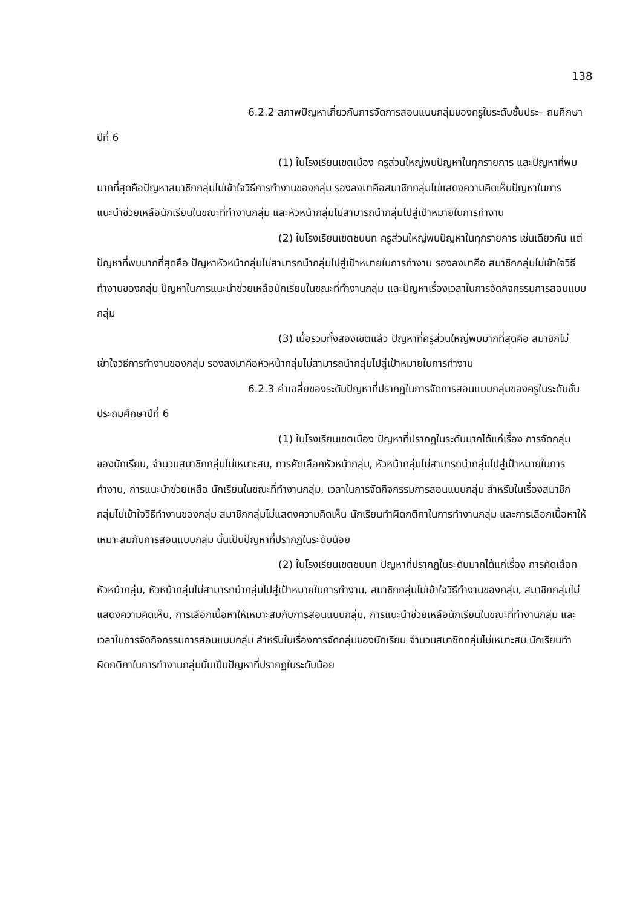138
6.2.2 สภาพปัญหาเกี่ยวกับการจัดการสอนแบบกลุ่มของครูในระดับชั้นประ– ถมศึกษาปีที่ 6
(1) ในโรงเรียนเขตเมือง ครูส่วนใหญ่พบปัญหาในทุกรายการ และปัญหาที่พบมากที่สุดคือปัญหาสมาชิกกลุ่มไม่เข้าใจวิธีการทำงานของกลุ่ม รองลงมาคือสมาชิกกลุ่มไม่แสดงความคิดเห็นปัญหาในการแนะนำช่วยเหลือนักเรียนในขณะที่ทำงานกลุ่ม และหัวหน้ากลุ่มไม่สามารถนำกลุ่มไปสู่เป้าหมายในการทำงาน
(2) ในโรงเรียนเขตชนบท ครูส่วนใหญ่พบปัญหาในทุกรายการ เช่นเดียวกัน แต่ปัญหาที่พบมากที่สุดคือ ปัญหาหัวหน้ากลุ่มไม่สามารถนำกลุ่มไปสู่เป้าหมายในการทำงาน รองลงมาคือ สมาชิกกลุ่มไม่เข้าใจวิธีทำงานของกลุ่ม ปัญหาในการแนะนำช่วยเหลือนักเรียนในขณะที่ทำงานกลุ่ม และปัญหาเรื่องเวลาในการจัดกิจกรรมการสอนแบบกลุ่ม
(3) เมื่อรวมทั้งสองเขตแล้ว ปัญหาที่ครูส่วนใหญ่พบมากที่สุดคือ สมาชิกไม่เข้าใจวิธีการทำงานของกลุ่ม รองลงมาคือหัวหน้ากลุ่มไม่สามารถนำกลุ่มไปสู่เป้าหมายในการทำงาน
6.2.3 ค่าเฉลี่ยของระดับปัญหาที่ปรากฏในการจัดการสอนแบบกลุ่มของครูในระดับชั้นประถมศึกษาปีที่ 6
(1) ในโรงเรียนเขตเมือง ปัญหาที่ปรากฏในระดับมากได้แก่เรื่อง การจัดกลุ่มของนักเรียน, จำนวนสมาชิกกลุ่มไม่เหมาะสม, การคัดเลือกหัวหน้ากลุ่ม, หัวหน้ากลุ่มไม่สามารถนำกลุ่มไปสู่เป้าหมายในการทำงาน, การแนะนำช่วยเหลือ นักเรียนในขณะที่ทำงานกลุ่ม, เวลาในการจัดกิจกรรมการสอนแบบกลุ่ม สำหรับในเรื่องสมาชิกกลุ่มไม่เข้าใจวิธีทำงานของกลุ่ม สมาชิกกลุ่มไม่แสดงความคิดเห็น นักเรียนทำผิดกติกาในการทำงานกลุ่ม และการเลือกเนื้อหาให้เหมาะสมกับการสอนแบบกลุ่ม นั้นเป็นปัญหาที่ปรากฏในระดับน้อย
(2) ในโรงเรียนเขตชนบท ปัญหาที่ปรากฏในระดับมากได้แก่เรื่อง การคัดเลือกหัวหน้ากลุ่ม, หัวหน้ากลุ่มไม่สามารถนำกลุ่มไปสู่เป้าหมายในการทำงาน, สมาชิกกลุ่มไม่เข้าใจวิธีทำงานของกลุ่ม, สมาชิกกลุ่มไม่แสดงความคิดเห็น, การเลือกเนื้อหาให้เหมาะสมกับการสอนแบบกลุ่ม, การแนะนำช่วยเหลือนักเรียนในขณะที่ทำงานกลุ่ม และเวลาในการจัดกิจกรรมการสอนแบบกลุ่ม สำหรับในเรื่องการจัดกลุ่มของนักเรียน จำนวนสมาชิกกลุ่มไม่เหมาะสม นักเรียนทำผิดกติกาในการทำงานกลุ่มนั้นเป็นปัญหาที่ปรากฏในระดับน้อย